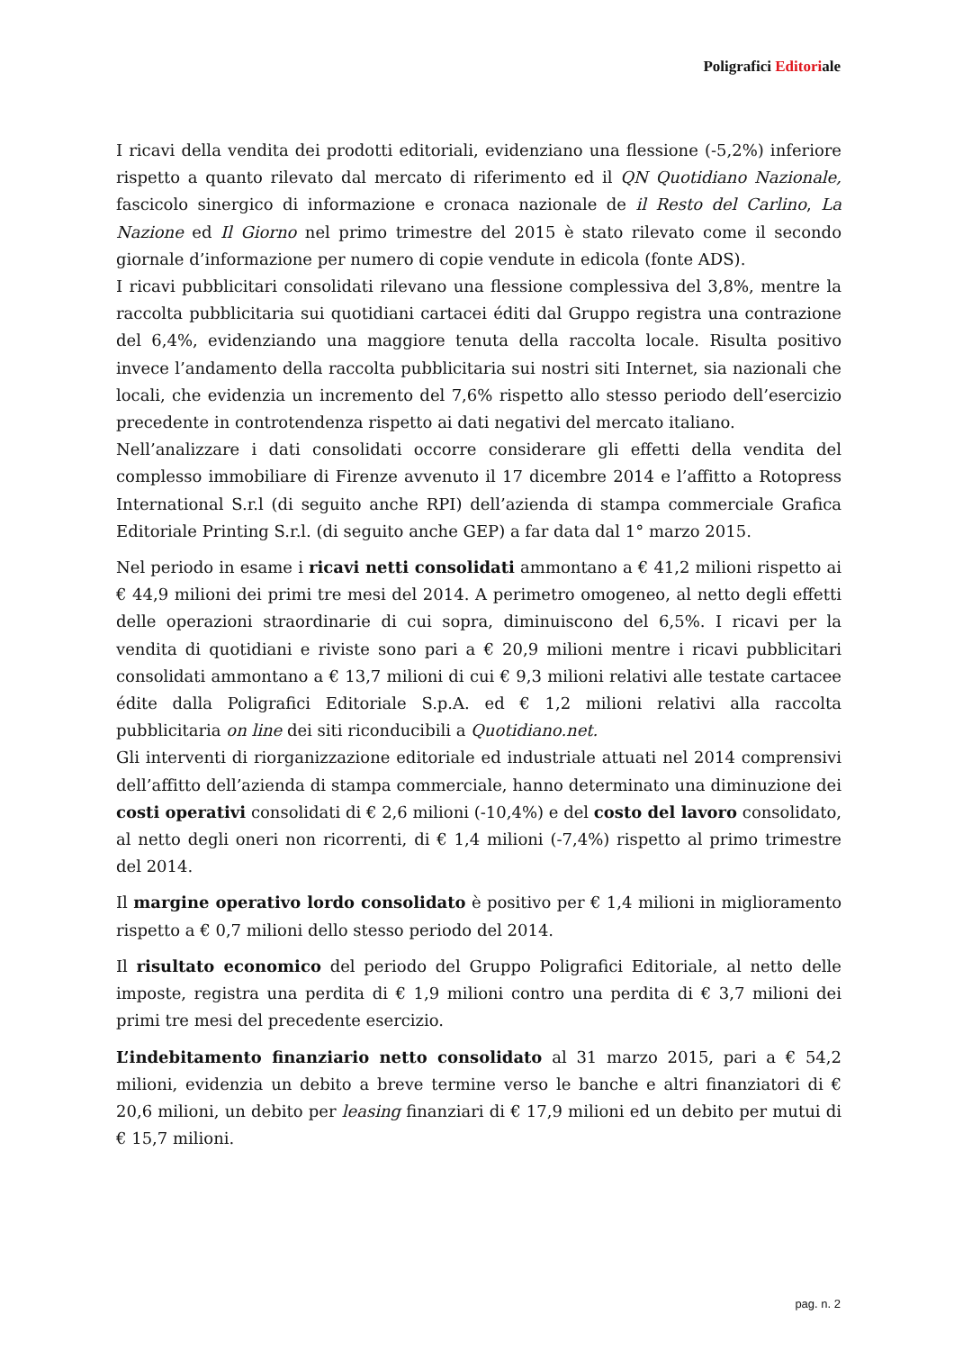Poligrafici Editoriale
I ricavi della vendita dei prodotti editoriali, evidenziano una flessione (-5,2%) inferiore rispetto a quanto rilevato dal mercato di riferimento ed il QN Quotidiano Nazionale, fascicolo sinergico di informazione e cronaca nazionale de il Resto del Carlino, La Nazione ed Il Giorno nel primo trimestre del 2015 è stato rilevato come il secondo giornale d’informazione per numero di copie vendute in edicola (fonte ADS).
I ricavi pubblicitari consolidati rilevano una flessione complessiva del 3,8%, mentre la raccolta pubblicitaria sui quotidiani cartacei éditi dal Gruppo registra una contrazione del 6,4%, evidenziando una maggiore tenuta della raccolta locale. Risulta positivo invece l’andamento della raccolta pubblicitaria sui nostri siti Internet, sia nazionali che locali, che evidenzia un incremento del 7,6% rispetto allo stesso periodo dell’esercizio precedente in controtendenza rispetto ai dati negativi del mercato italiano.
Nell’analizzare i dati consolidati occorre considerare gli effetti della vendita del complesso immobiliare di Firenze avvenuto il 17 dicembre 2014 e l’affitto a Rotopress International S.r.l (di seguito anche RPI) dell’azienda di stampa commerciale Grafica Editoriale Printing S.r.l. (di seguito anche GEP) a far data dal 1° marzo 2015.
Nel periodo in esame i ricavi netti consolidati ammontano a € 41,2 milioni rispetto ai € 44,9 milioni dei primi tre mesi del 2014. A perimetro omogeneo, al netto degli effetti delle operazioni straordinarie di cui sopra, diminuiscono del 6,5%. I ricavi per la vendita di quotidiani e riviste sono pari a € 20,9 milioni mentre i ricavi pubblicitari consolidati ammontano a € 13,7 milioni di cui € 9,3 milioni relativi alle testate cartacee édite dalla Poligrafici Editoriale S.p.A. ed € 1,2 milioni relativi alla raccolta pubblicitaria on line dei siti riconducibili a Quotidiano.net.
Gli interventi di riorganizzazione editoriale ed industriale attuati nel 2014 comprensivi dell’affitto dell’azienda di stampa commerciale, hanno determinato una diminuzione dei costi operativi consolidati di € 2,6 milioni (-10,4%) e del costo del lavoro consolidato, al netto degli oneri non ricorrenti, di € 1,4 milioni (-7,4%) rispetto al primo trimestre del 2014.
Il margine operativo lordo consolidato è positivo per € 1,4 milioni in miglioramento rispetto a € 0,7 milioni dello stesso periodo del 2014.
Il risultato economico del periodo del Gruppo Poligrafici Editoriale, al netto delle imposte, registra una perdita di € 1,9 milioni contro una perdita di € 3,7 milioni dei primi tre mesi del precedente esercizio.
L’indebitamento finanziario netto consolidato al 31 marzo 2015, pari a € 54,2 milioni, evidenzia un debito a breve termine verso le banche e altri finanziatori di € 20,6 milioni, un debito per leasing finanziari di € 17,9 milioni ed un debito per mutui di € 15,7 milioni.
pag. n. 2